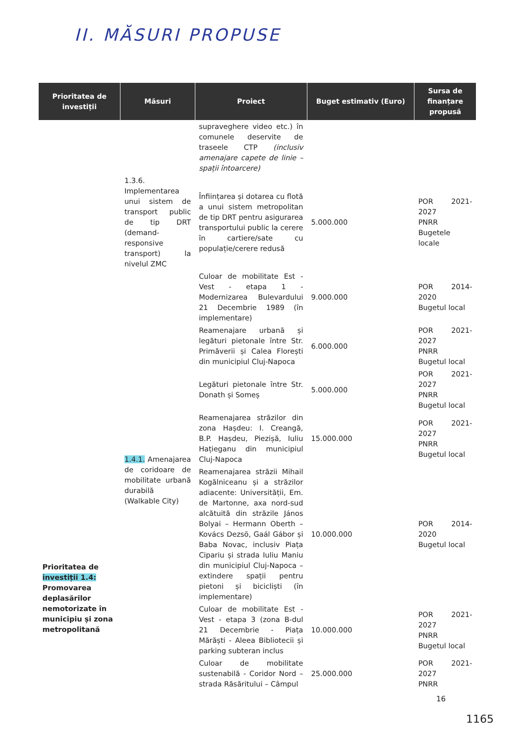II. MĂSURI PROPUSE
| Prioritatea de investiții | Măsuri | Proiect | Buget estimativ (Euro) | Sursa de finanțare propusă |
| --- | --- | --- | --- | --- |
| Prioritatea de investiții 1.4: Promovarea deplasărilor nemotorizate în municipiu și zona metropolitană | | supraveghere video etc.) în comunele deservite de traseele CTP (inclusiv amenajare capete de linie – spații întoarcere) | | |
| | 1.3.6. Implementarea unui sistem de transport public de tip DRT (demand-responsive transport) la nivelul ZMC | Înființarea și dotarea cu flotă a unui sistem metropolitan de tip DRT pentru asigurarea transportului public la cerere în cartiere/sate cu populație/cerere redusă | 5.000.000 | POR 2021-2027 PNRR Bugetele locale |
| | 1.4.1. Amenajarea de coridoare de mobilitate urbană durabilă (Walkable City) | Culoar de mobilitate Est - Vest - etapa 1 - Modernizarea Bulevardului 21 Decembrie 1989 (în implementare) | 9.000.000 | POR 2014-2020 Bugetul local |
| | | Reamenajare urbană și legături pietonale între Str. Primăverii și Calea Florești din municipiul Cluj-Napoca | 6.000.000 | POR 2021-2027 PNRR Bugetul local |
| | | Legături pietonale între Str. Donath și Someș | 5.000.000 | POR 2021-2027 PNRR Bugetul local |
| | | Reamenajarea străzilor din zona Hașdeu: I. Creangă, B.P. Hașdeu, Piezișă, Iuliu Hațieganu din municipiul Cluj-Napoca | 15.000.000 | POR 2021-2027 PNRR Bugetul local |
| | | Reamenajarea străzii Mihail Kogălniceanu și a străzilor adiacente: Universității, Em. de Martonne, axa nord-sud alcătuită din străzile János Bolyai – Hermann Oberth – Kovács Dezsö, Gaál Gábor și Baba Novac, inclusiv Piața Cipariu și strada Iuliu Maniu din municipiul Cluj-Napoca – extindere spații pentru pietoni și bicicliști (în implementare) | 10.000.000 | POR 2014-2020 Bugetul local |
| | | Culoar de mobilitate Est - Vest - etapa 3 (zona B-dul 21 Decembrie - Piața Mărăști - Aleea Bibliotecii și parking subteran inclus | 10.000.000 | POR 2021-2027 PNRR Bugetul local |
| | | Culoar de mobilitate sustenabilă - Coridor Nord – strada Răsăritului – Câmpul | 25.000.000 | POR 2021-2027 PNRR |
16
1165